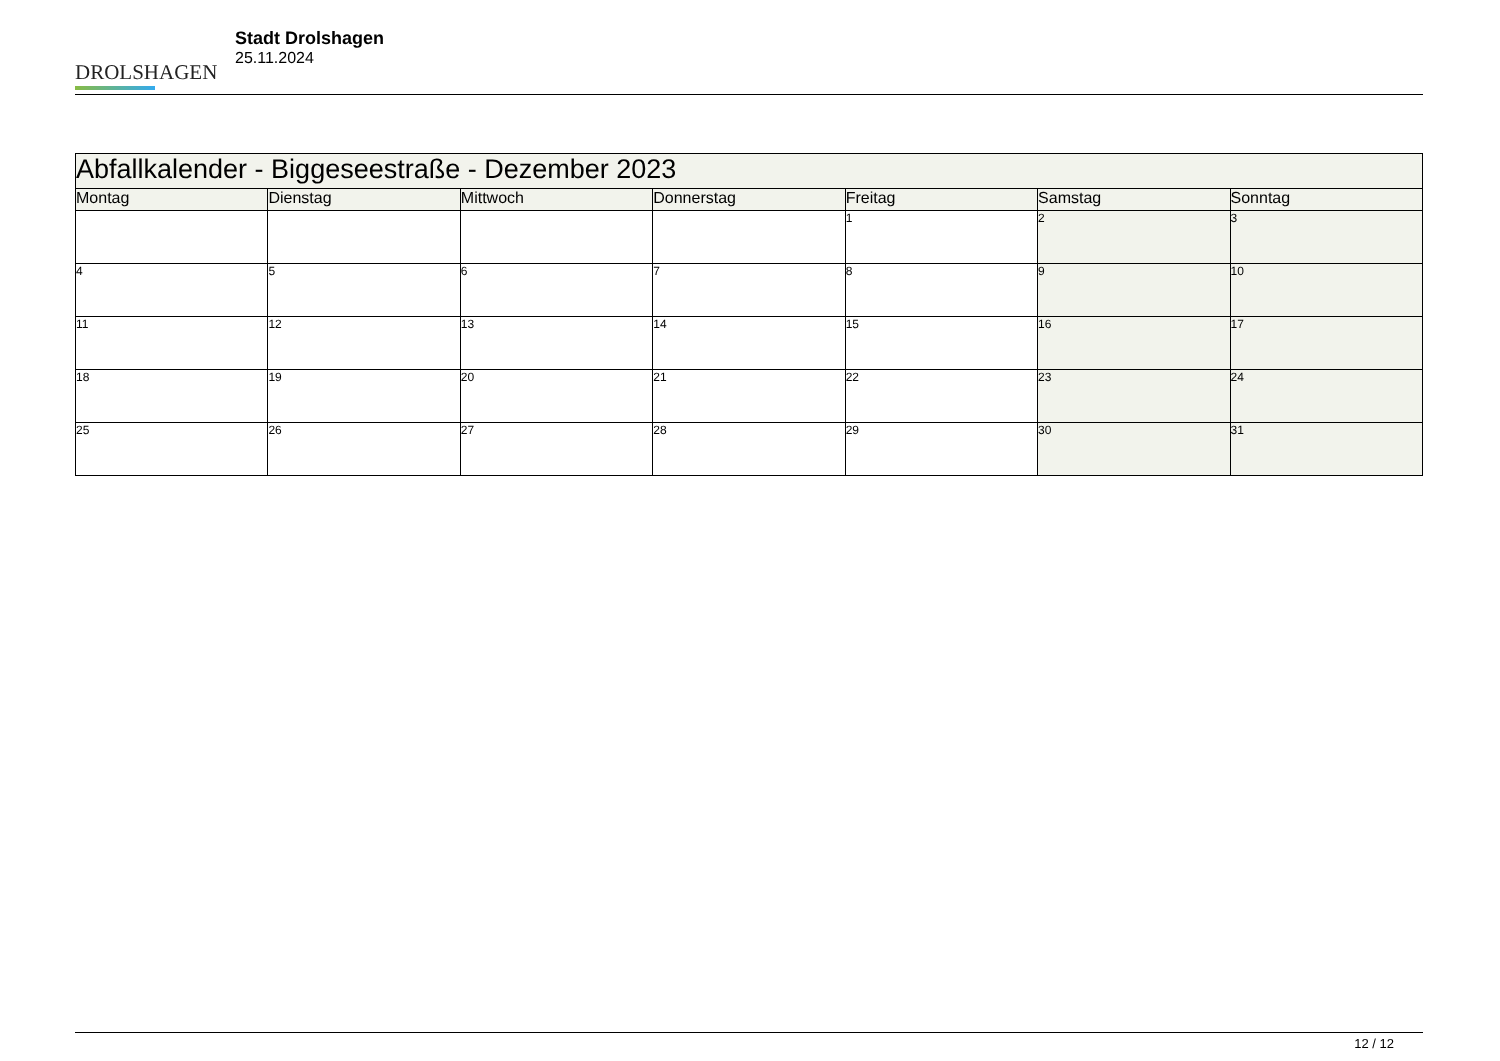DROLSHAGEN
Stadt Drolshagen
25.11.2024
| Abfallkalender - Biggeseestraße - Dezember 2023 | | | | | | |
| --- | --- | --- | --- | --- | --- | --- |
| Montag | Dienstag | Mittwoch | Donnerstag | Freitag | Samstag | Sonntag |
| | | | | 1 | 2 | 3 |
| 4 | 5 | 6 | 7 | 8 | 9 | 10 |
| 11 | 12 | 13 | 14 | 15 | 16 | 17 |
| 18 | 19 | 20 | 21 | 22 | 23 | 24 |
| 25 | 26 | 27 | 28 | 29 | 30 | 31 |
12 / 12